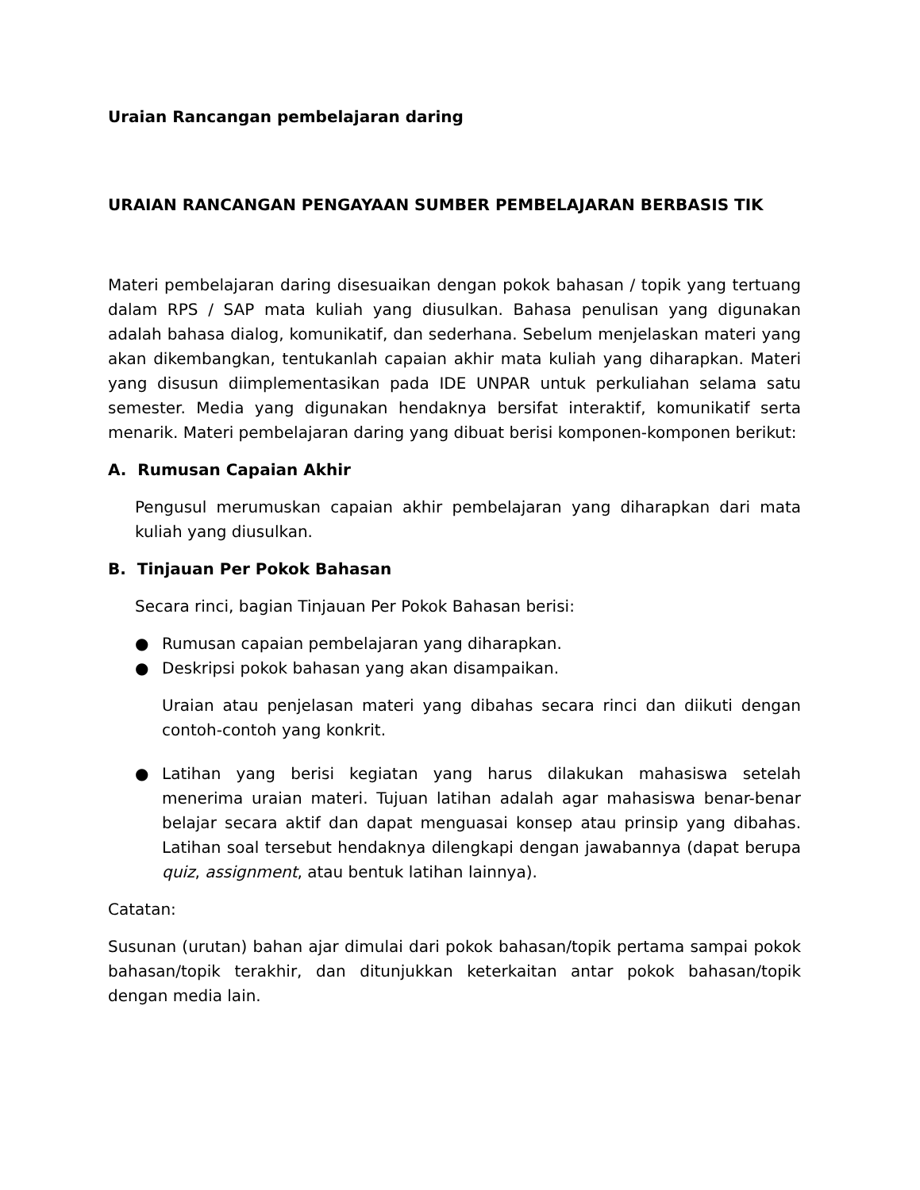Uraian Rancangan pembelajaran daring
URAIAN RANCANGAN PENGAYAAN SUMBER PEMBELAJARAN BERBASIS TIK
Materi pembelajaran daring disesuaikan dengan pokok bahasan / topik yang tertuang dalam RPS / SAP mata kuliah yang diusulkan. Bahasa penulisan yang digunakan adalah bahasa dialog, komunikatif, dan sederhana. Sebelum menjelaskan materi yang akan dikembangkan, tentukanlah capaian akhir mata kuliah yang diharapkan. Materi yang disusun diimplementasikan pada IDE UNPAR untuk perkuliahan selama satu semester. Media yang digunakan hendaknya bersifat interaktif, komunikatif serta menarik. Materi pembelajaran daring yang dibuat berisi komponen-komponen berikut:
A. Rumusan Capaian Akhir
Pengusul merumuskan capaian akhir pembelajaran yang diharapkan dari mata kuliah yang diusulkan.
B. Tinjauan Per Pokok Bahasan
Secara rinci, bagian Tinjauan Per Pokok Bahasan berisi:
● Rumusan capaian pembelajaran yang diharapkan.
● Deskripsi pokok bahasan yang akan disampaikan.
Uraian atau penjelasan materi yang dibahas secara rinci dan diikuti dengan contoh-contoh yang konkrit.
● Latihan yang berisi kegiatan yang harus dilakukan mahasiswa setelah menerima uraian materi. Tujuan latihan adalah agar mahasiswa benar-benar belajar secara aktif dan dapat menguasai konsep atau prinsip yang dibahas. Latihan soal tersebut hendaknya dilengkapi dengan jawabannya (dapat berupa quiz, assignment, atau bentuk latihan lainnya).
Catatan:
Susunan (urutan) bahan ajar dimulai dari pokok bahasan/topik pertama sampai pokok bahasan/topik terakhir, dan ditunjukkan keterkaitan antar pokok bahasan/topik dengan media lain.